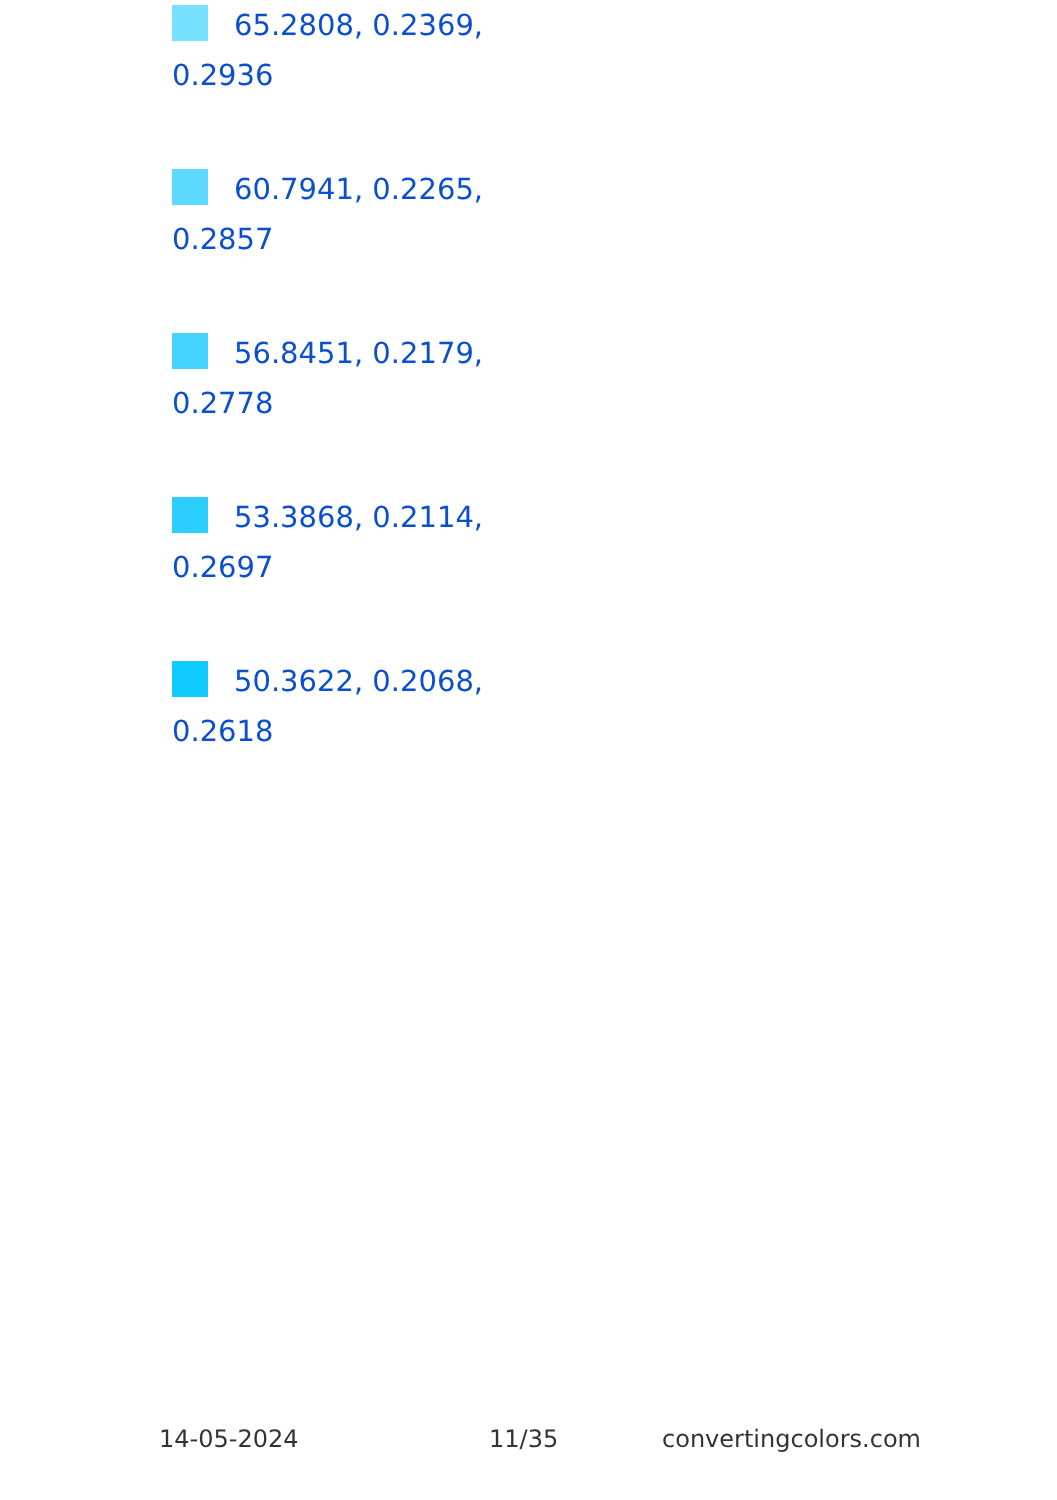65.2808, 0.2369, 0.2936
60.7941, 0.2265, 0.2857
56.8451, 0.2179, 0.2778
53.3868, 0.2114, 0.2697
50.3622, 0.2068, 0.2618
14-05-2024 11/35 convertingcolors.com